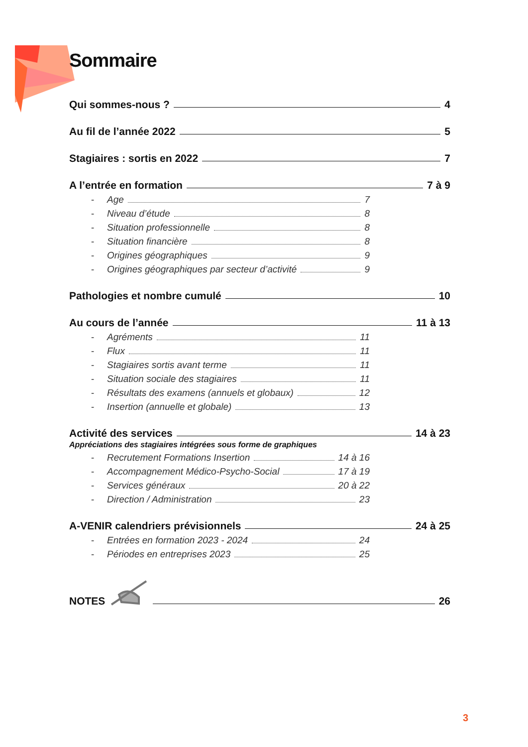Sommaire
Qui sommes-nous ? 4
Au fil de l’année 2022 5
Stagiaires : sortis en 2022 7
A l’entrée en formation 7 à 9
- Age 7
- Niveau d’étude 8
- Situation professionnelle 8
- Situation financière 8
- Origines géographiques 9
- Origines géographiques par secteur d’activité 9
Pathologies et nombre cumulé 10
Au cours de l’année 11 à 13
- Agréments 11
- Flux 11
- Stagiaires sortis avant terme 11
- Situation sociale des stagiaires 11
- Résultats des examens (annuels et globaux) 12
- Insertion (annuelle et globale) 13
Activité des services 14 à 23
Appréciations des stagiaires intégrées sous forme de graphiques
- Recrutement Formations Insertion 14 à 16
- Accompagnement Médico-Psycho-Social 17 à 19
- Services généraux 20 à 22
- Direction / Administration 23
A-VENIR calendriers prévisionnels 24 à 25
- Entrées en formation 2023 - 2024 24
- Périodes en entreprises 2023 25
NOTES 26
3